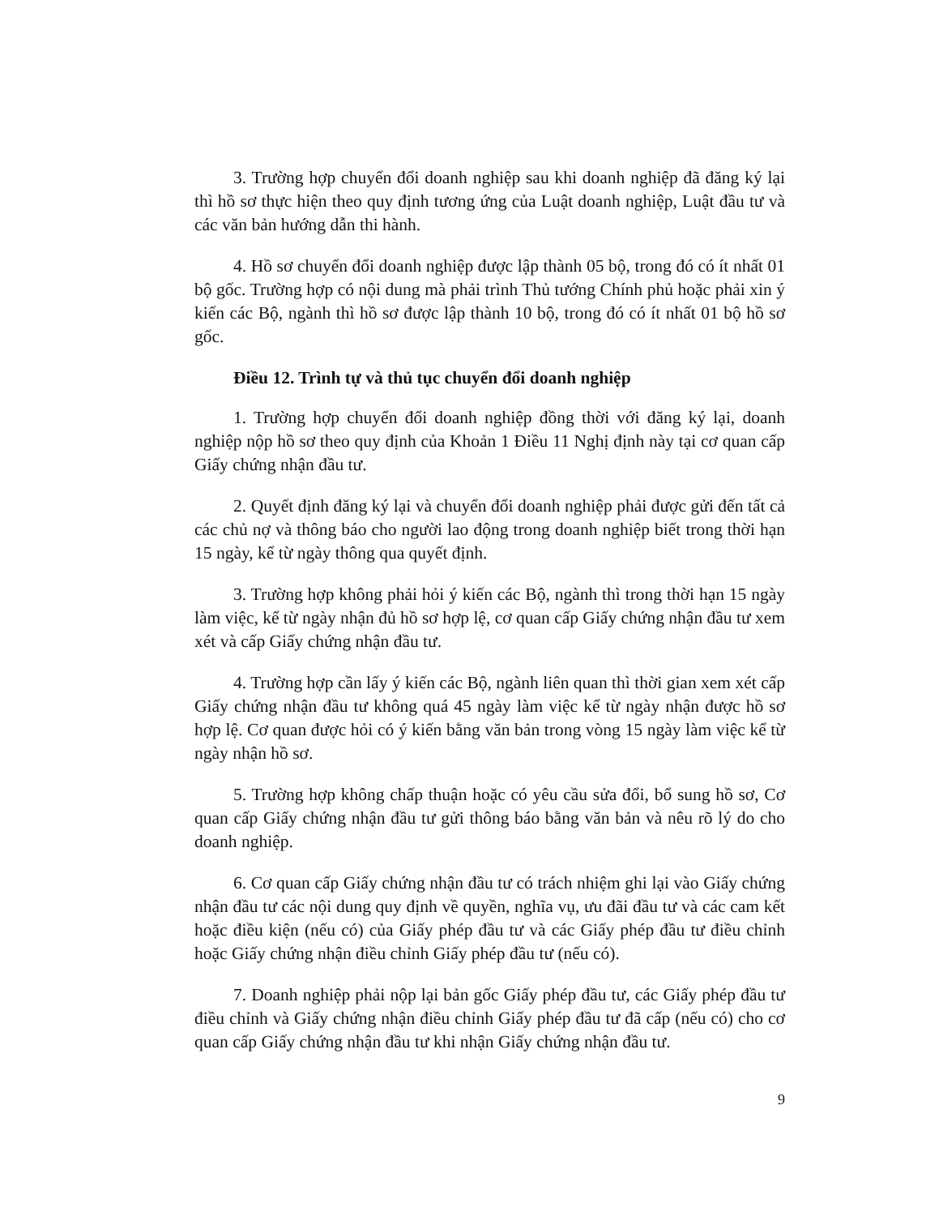3. Trường hợp chuyển đổi doanh nghiệp sau khi doanh nghiệp đã đăng ký lại thì hồ sơ thực hiện theo quy định tương ứng của Luật doanh nghiệp, Luật đầu tư và các văn bản hướng dẫn thi hành.
4. Hồ sơ chuyển đổi doanh nghiệp được lập thành 05 bộ, trong đó có ít nhất 01 bộ gốc. Trường hợp có nội dung mà phải trình Thủ tướng Chính phủ hoặc phải xin ý kiến các Bộ, ngành thì hồ sơ được lập thành 10 bộ, trong đó có ít nhất 01 bộ hồ sơ gốc.
Điều 12. Trình tự và thủ tục chuyển đổi doanh nghiệp
1. Trường hợp chuyển đổi doanh nghiệp đồng thời với đăng ký lại, doanh nghiệp nộp hồ sơ theo quy định của Khoản 1 Điều 11 Nghị định này tại cơ quan cấp Giấy chứng nhận đầu tư.
2. Quyết định đăng ký lại và chuyển đổi doanh nghiệp phải được gửi đến tất cả các chủ nợ và thông báo cho người lao động trong doanh nghiệp biết trong thời hạn 15 ngày, kể từ ngày thông qua quyết định.
3. Trường hợp không phải hỏi ý kiến các Bộ, ngành thì trong thời hạn 15 ngày làm việc, kể từ ngày nhận đủ hồ sơ hợp lệ, cơ quan cấp Giấy chứng nhận đầu tư xem xét và cấp Giấy chứng nhận đầu tư.
4. Trường hợp cần lấy ý kiến các Bộ, ngành liên quan thì thời gian xem xét cấp Giấy chứng nhận đầu tư không quá 45 ngày làm việc kể từ ngày nhận được hồ sơ hợp lệ. Cơ quan được hỏi có ý kiến bằng văn bản trong vòng 15 ngày làm việc kể từ ngày nhận hồ sơ.
5. Trường hợp không chấp thuận hoặc có yêu cầu sửa đổi, bổ sung hồ sơ, Cơ quan cấp Giấy chứng nhận đầu tư gửi thông báo bằng văn bản và nêu rõ lý do cho doanh nghiệp.
6. Cơ quan cấp Giấy chứng nhận đầu tư có trách nhiệm ghi lại vào Giấy chứng nhận đầu tư các nội dung quy định về quyền, nghĩa vụ, ưu đãi đầu tư và các cam kết hoặc điều kiện (nếu có) của Giấy phép đầu tư và các Giấy phép đầu tư điều chỉnh hoặc Giấy chứng nhận điều chỉnh Giấy phép đầu tư (nếu có).
7. Doanh nghiệp phải nộp lại bản gốc Giấy phép đầu tư, các Giấy phép đầu tư điều chỉnh và Giấy chứng nhận điều chỉnh Giấy phép đầu tư đã cấp (nếu có) cho cơ quan cấp Giấy chứng nhận đầu tư khi nhận Giấy chứng nhận đầu tư.
9